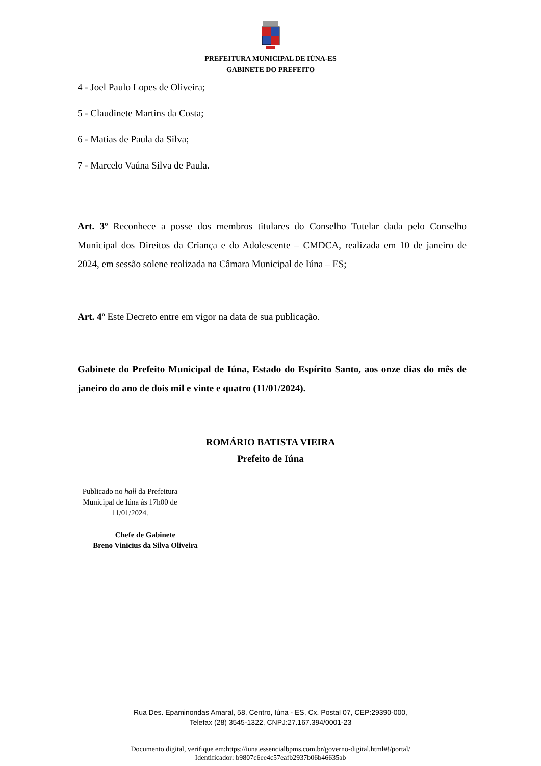PREFEITURA MUNICIPAL DE IÚNA-ES
GABINETE DO PREFEITO
4 - Joel Paulo Lopes de Oliveira;
5 - Claudinete Martins da Costa;
6 - Matias de Paula da Silva;
7 - Marcelo Vaúna Silva de Paula.
Art. 3º Reconhece a posse dos membros titulares do Conselho Tutelar dada pelo Conselho Municipal dos Direitos da Criança e do Adolescente – CMDCA, realizada em 10 de janeiro de 2024, em sessão solene realizada na Câmara Municipal de Iúna – ES;
Art. 4º Este Decreto entre em vigor na data de sua publicação.
Gabinete do Prefeito Municipal de Iúna, Estado do Espírito Santo, aos onze dias do mês de janeiro do ano de dois mil e vinte e quatro (11/01/2024).
ROMÁRIO BATISTA VIEIRA
Prefeito de Iúna
Publicado no hall da Prefeitura Municipal de Iúna às 17h00 de 11/01/2024.
Chefe de Gabinete
Breno Vinicius da Silva Oliveira
Rua Des. Epaminondas Amaral, 58, Centro, Iúna - ES, Cx. Postal 07, CEP:29390-000,
Telefax (28) 3545-1322, CNPJ:27.167.394/0001-23
Documento digital, verifique em:https://iuna.essencialbpms.com.br/governo-digital.html#!/portal/
Identificador: b9807c6ee4c57eafb2937b06b46635ab